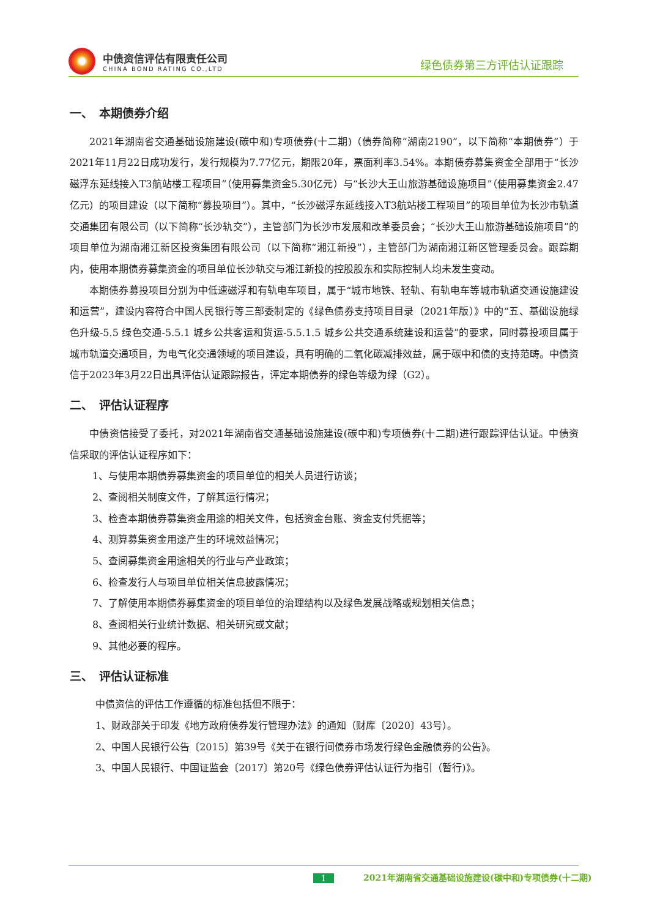中债资信评估有限责任公司
CHINA BOND RATING CO.,LTD
绿色债券第三方评估认证跟踪
一、　本期债券介绍
2021年湖南省交通基础设施建设(碳中和)专项债券(十二期)（债券简称“湖南2190”，以下简称“本期债券”）于2021年11月22日成功发行，发行规模为7.77亿元，期限20年，票面利率3.54%。本期债券募集资金全部用于“长沙磁浮东延线接入T3航站楼工程项目”（使用募集资金5.30亿元）与“长沙大王山旅游基础设施项目”（使用募集资金2.47亿元）的项目建设（以下简称“募投项目”）。其中，“长沙磁浮东延线接入T3航站楼工程项目”的项目单位为长沙市轨道交通集团有限公司（以下简称“长沙轨交”），主管部门为长沙市发展和改革委员会；“长沙大王山旅游基础设施项目”的项目单位为湖南湘江新区投资集团有限公司（以下简称“湘江新投”），主管部门为湖南湘江新区管理委员会。跟踪期内，使用本期债券募集资金的项目单位长沙轨交与湘江新投的控股股东和实际控制人均未发生变动。
本期债券募投项目分别为中低速磁浮和有轨电车项目，属于“城市地铁、轻轨、有轨电车等城市轨道交通设施建设和运营”，建设内容符合中国人民银行等三部委制定的《绿色债券支持项目目录（2021年版）》中的“五、基础设施绿色升级-5.5 绿色交通-5.5.1 城乡公共客运和货运-5.5.1.5 城乡公共交通系统建设和运营”的要求，同时募投项目属于城市轨道交通项目，为电气化交通领域的项目建设，具有明确的二氧化碳减排效益，属于碳中和债的支持范畴。中债资信于2023年3月22日出具评估认证跟踪报告，评定本期债券的绿色等级为绿（G2）。
二、　评估认证程序
中债资信接受了委托，对2021年湖南省交通基础设施建设(碳中和)专项债券(十二期)进行跟踪评估认证。中债资信采取的评估认证程序如下：
1、与使用本期债券募集资金的项目单位的相关人员进行访谈；
2、查阅相关制度文件，了解其运行情况；
3、检查本期债券募集资金用途的相关文件，包括资金台账、资金支付凭据等；
4、测算募集资金用途产生的环境效益情况；
5、查阅募集资金用途相关的行业与产业政策；
6、检查发行人与项目单位相关信息披露情况；
7、了解使用本期债券募集资金的项目单位的治理结构以及绿色发展战略或规划相关信息；
8、查阅相关行业统计数据、相关研究或文献；
9、其他必要的程序。
三、　评估认证标准
中债资信的评估工作遵循的标准包括但不限于：
1、财政部关于印发《地方政府债券发行管理办法》的通知（财库〔2020〕43号）。
2、中国人民银行公告〔2015〕第39号《关于在银行间债券市场发行绿色金融债券的公告》。
3、中国人民银行、中国证监会〔2017〕第20号《绿色债券评估认证行为指引（暂行)》。
1 2021年湖南省交通基础设施建设(碳中和)专项债券(十二期)